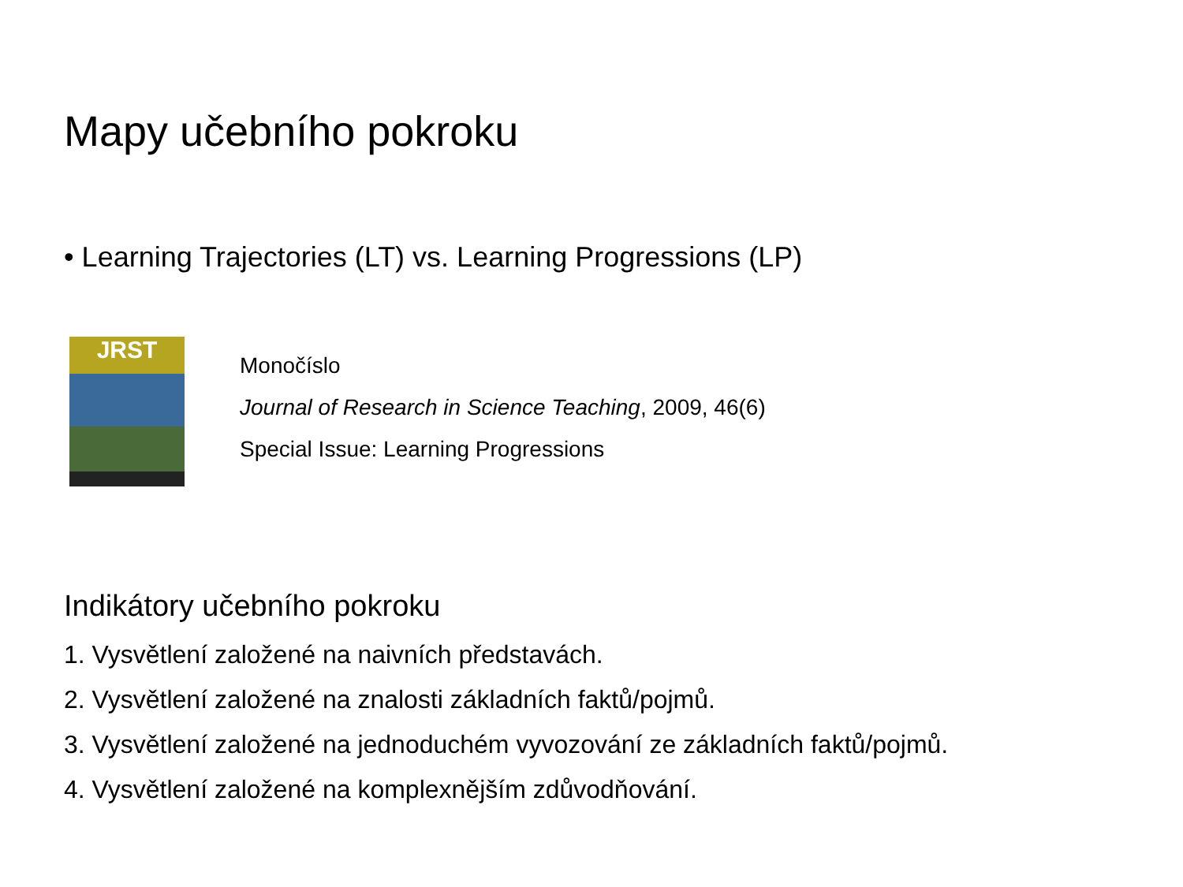Mapy učebního pokroku
• Learning Trajectories (LT) vs. Learning Progressions (LP)
JRST
Monočíslo
Journal of Research in Science Teaching, 2009, 46(6)
Special Issue: Learning Progressions
Indikátory učebního pokroku
1. Vysvětlení založené na naivních představách.
2. Vysvětlení založené na znalosti základních faktů/pojmů.
3. Vysvětlení založené na jednoduchém vyvozování ze základních faktů/pojmů.
4. Vysvětlení založené na komplexnějším zdůvodňování.